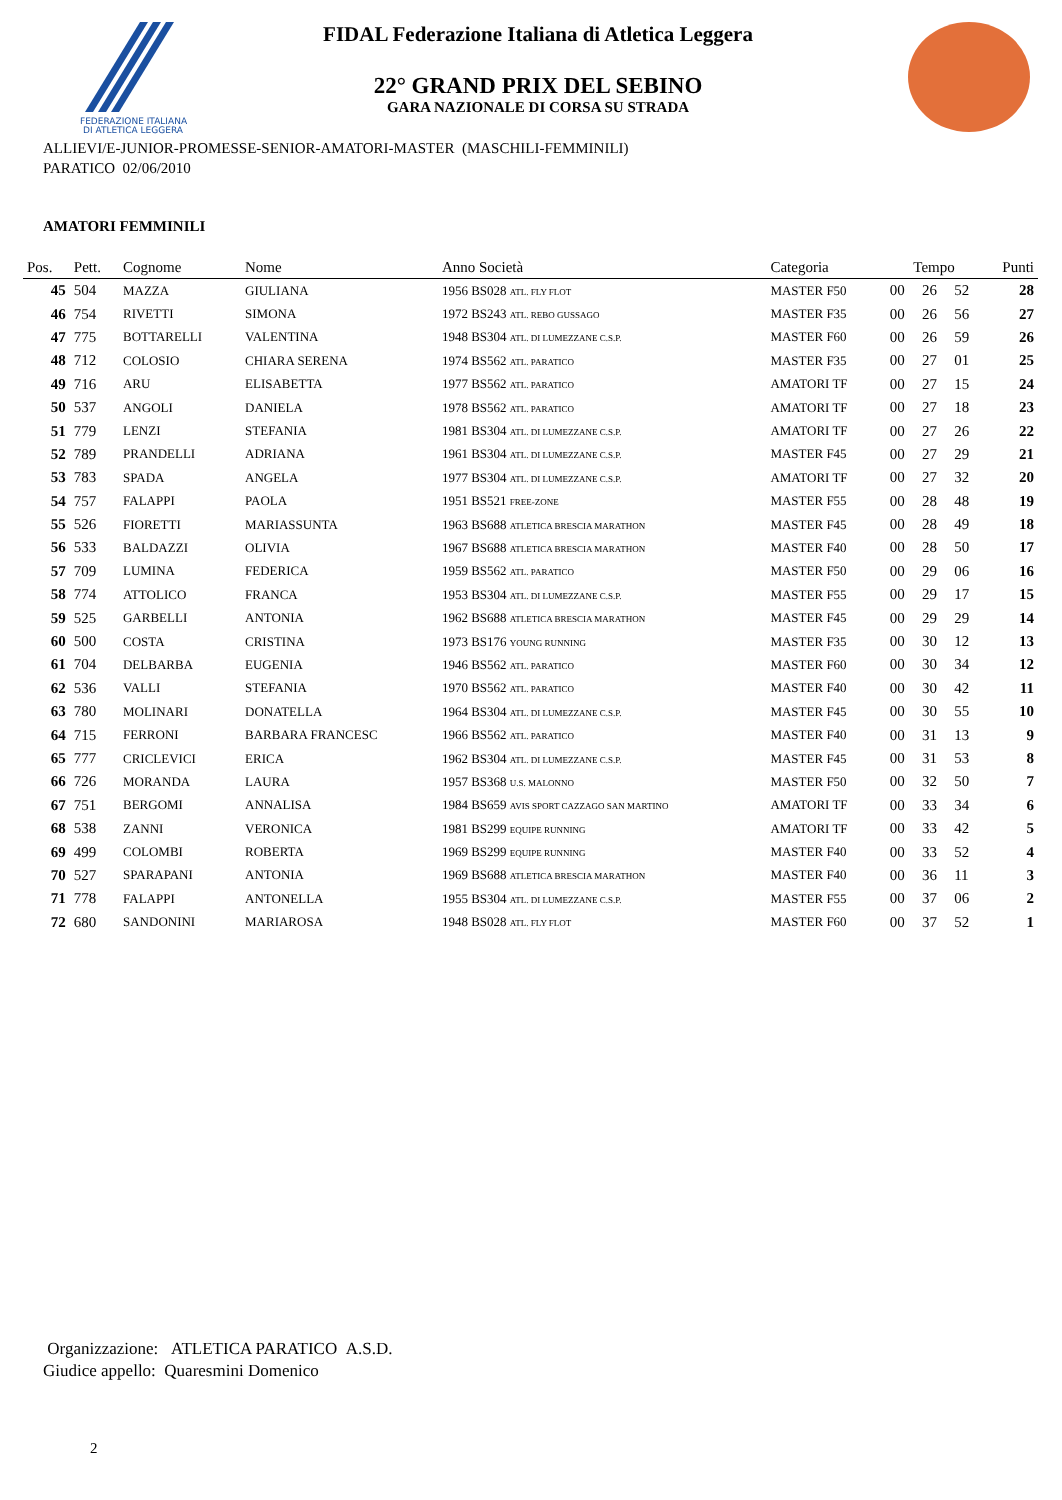FEDERAZIONE ITALIANA
DI ATLETICA LEGGERA
FIDAL Federazione Italiana di Atletica Leggera
22° GRAND PRIX DEL SEBINO
GARA NAZIONALE DI CORSA SU STRADA
ALLIEVI/E-JUNIOR-PROMESSE-SENIOR-AMATORI-MASTER (MASCHILI-FEMMINILI)
PARATICO 02/06/2010
AMATORI FEMMINILI
| Pos. | Pett. | Cognome | Nome | Anno Società | Categoria | Tempo | | | Punti |
| --- | --- | --- | --- | --- | --- | --- | --- | --- | --- |
| 45 | 504 | MAZZA | GIULIANA | 1956 BS028 ATL. FLY FLOT | MASTER F50 | 00 | 26 | 52 | 28 |
| 46 | 754 | RIVETTI | SIMONA | 1972 BS243 ATL. REBO GUSSAGO | MASTER F35 | 00 | 26 | 56 | 27 |
| 47 | 775 | BOTTARELLI | VALENTINA | 1948 BS304 ATL. DI LUMEZZANE C.S.P. | MASTER F60 | 00 | 26 | 59 | 26 |
| 48 | 712 | COLOSIO | CHIARA SERENA | 1974 BS562 ATL. PARATICO | MASTER F35 | 00 | 27 | 01 | 25 |
| 49 | 716 | ARU | ELISABETTA | 1977 BS562 ATL. PARATICO | AMATORI TF | 00 | 27 | 15 | 24 |
| 50 | 537 | ANGOLI | DANIELA | 1978 BS562 ATL. PARATICO | AMATORI TF | 00 | 27 | 18 | 23 |
| 51 | 779 | LENZI | STEFANIA | 1981 BS304 ATL. DI LUMEZZANE C.S.P. | AMATORI TF | 00 | 27 | 26 | 22 |
| 52 | 789 | PRANDELLI | ADRIANA | 1961 BS304 ATL. DI LUMEZZANE C.S.P. | MASTER F45 | 00 | 27 | 29 | 21 |
| 53 | 783 | SPADA | ANGELA | 1977 BS304 ATL. DI LUMEZZANE C.S.P. | AMATORI TF | 00 | 27 | 32 | 20 |
| 54 | 757 | FALAPPI | PAOLA | 1951 BS521 FREE-ZONE | MASTER F55 | 00 | 28 | 48 | 19 |
| 55 | 526 | FIORETTI | MARIASSUNTA | 1963 BS688 ATLETICA BRESCIA MARATHON | MASTER F45 | 00 | 28 | 49 | 18 |
| 56 | 533 | BALDAZZI | OLIVIA | 1967 BS688 ATLETICA BRESCIA MARATHON | MASTER F40 | 00 | 28 | 50 | 17 |
| 57 | 709 | LUMINA | FEDERICA | 1959 BS562 ATL. PARATICO | MASTER F50 | 00 | 29 | 06 | 16 |
| 58 | 774 | ATTOLICO | FRANCA | 1953 BS304 ATL. DI LUMEZZANE C.S.P. | MASTER F55 | 00 | 29 | 17 | 15 |
| 59 | 525 | GARBELLI | ANTONIA | 1962 BS688 ATLETICA BRESCIA MARATHON | MASTER F45 | 00 | 29 | 29 | 14 |
| 60 | 500 | COSTA | CRISTINA | 1973 BS176 YOUNG RUNNING | MASTER F35 | 00 | 30 | 12 | 13 |
| 61 | 704 | DELBARBA | EUGENIA | 1946 BS562 ATL. PARATICO | MASTER F60 | 00 | 30 | 34 | 12 |
| 62 | 536 | VALLI | STEFANIA | 1970 BS562 ATL. PARATICO | MASTER F40 | 00 | 30 | 42 | 11 |
| 63 | 780 | MOLINARI | DONATELLA | 1964 BS304 ATL. DI LUMEZZANE C.S.P. | MASTER F45 | 00 | 30 | 55 | 10 |
| 64 | 715 | FERRONI | BARBARA FRANCESC | 1966 BS562 ATL. PARATICO | MASTER F40 | 00 | 31 | 13 | 9 |
| 65 | 777 | CRICLEVICI | ERICA | 1962 BS304 ATL. DI LUMEZZANE C.S.P. | MASTER F45 | 00 | 31 | 53 | 8 |
| 66 | 726 | MORANDA | LAURA | 1957 BS368 U.S. MALONNO | MASTER F50 | 00 | 32 | 50 | 7 |
| 67 | 751 | BERGOMI | ANNALISA | 1984 BS659 AVIS SPORT CAZZAGO SAN MARTINO | AMATORI TF | 00 | 33 | 34 | 6 |
| 68 | 538 | ZANNI | VERONICA | 1981 BS299 EQUIPE RUNNING | AMATORI TF | 00 | 33 | 42 | 5 |
| 69 | 499 | COLOMBI | ROBERTA | 1969 BS299 EQUIPE RUNNING | MASTER F40 | 00 | 33 | 52 | 4 |
| 70 | 527 | SPARAPANI | ANTONIA | 1969 BS688 ATLETICA BRESCIA MARATHON | MASTER F40 | 00 | 36 | 11 | 3 |
| 71 | 778 | FALAPPI | ANTONELLA | 1955 BS304 ATL. DI LUMEZZANE C.S.P. | MASTER F55 | 00 | 37 | 06 | 2 |
| 72 | 680 | SANDONINI | MARIAROSA | 1948 BS028 ATL. FLY FLOT | MASTER F60 | 00 | 37 | 52 | 1 |
Organizzazione: ATLETICA PARATICO A.S.D.
Giudice appello: Quaresmini Domenico
2